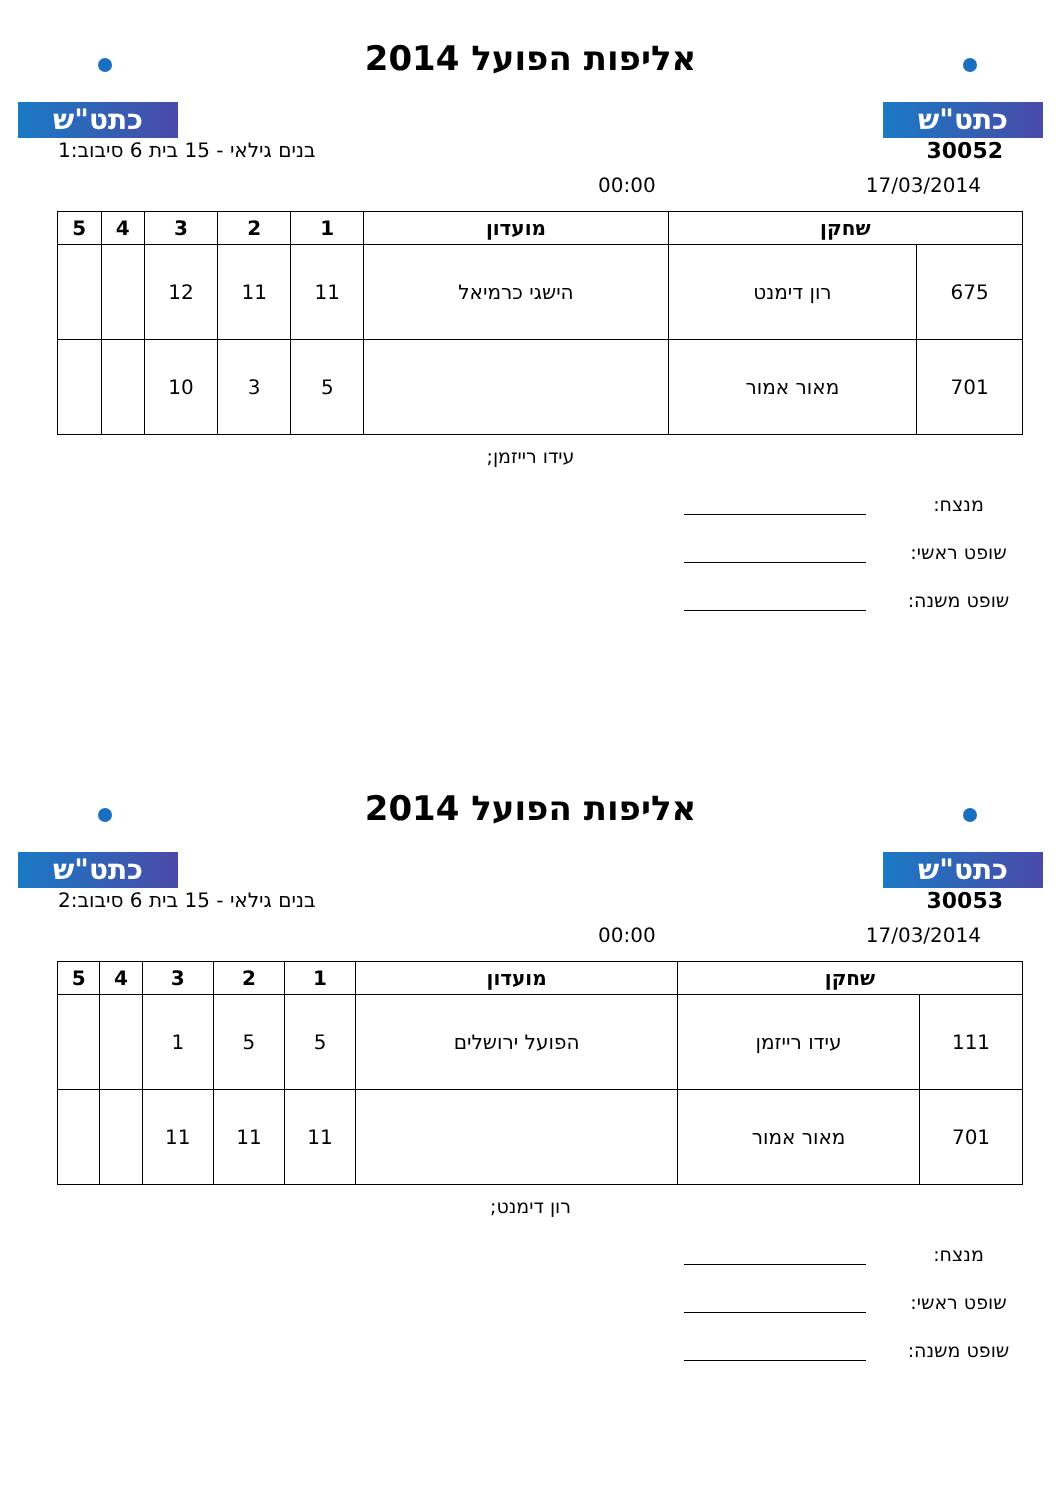כתט"ש
אליפות הפועל 2014
כתט"ש
30052 בנים גילאי - 15 בית 6 סיבוב:1
17/03/2014 00:00
| שחקן | | מועדון | 1 | 2 | 3 | 4 | 5 |
| --- | --- | --- | --- | --- | --- | --- | --- |
| 675 | רון דימנט | הישגי כרמיאל | 11 | 11 | 12 | | |
| 701 | מאור אמור | | 5 | 3 | 10 | | |
עידו רייזמן;
מנצח:
שופט ראשי:
שופט משנה:
כתט"ש
אליפות הפועל 2014
כתט"ש
30053 בנים גילאי - 15 בית 6 סיבוב:2
17/03/2014 00:00
| שחקן | | מועדון | 1 | 2 | 3 | 4 | 5 |
| --- | --- | --- | --- | --- | --- | --- | --- |
| 111 | עידו רייזמן | הפועל ירושלים | 5 | 5 | 1 | | |
| 701 | מאור אמור | | 11 | 11 | 11 | | |
רון דימנט;
מנצח:
שופט ראשי:
שופט משנה: